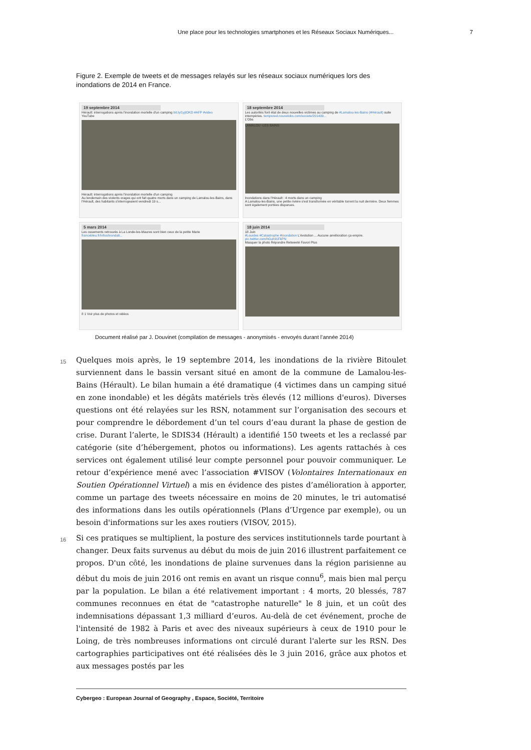Une place pour les technologies smartphones et les Réseaux Sociaux Numériques... 7
Figure 2. Exemple de tweets et de messages relayés sur les réseaux sociaux numériques lors des inondations de 2014 en France.
19 septembre 2014
Hérault: interrogations après l'inondation mortelle d'un camping bit.ly/1yjIOKD #AFP #video
YouTube
Hérault: interrogations après l'inondation mortelle d'un camping
Au lendemain des violents orages qui ont fait quatre morts dans un camping de Lamalou-les-Bains, dans l'Hérault, des habitants s'interrogeaient vendredi 19 s...
18 septembre 2014
Les autorités font état de deux nouvelles victimes au camping de #Lamalou-les-Bains (#Hérault) suite intempéries. tempsreel.nouvelobs.com/societe/201409...
L'Obs
LAMALOU -LES BAINS
Inondations dans l'Hérault : 4 morts dans un camping
A Lamalou-les-Bains, une petite rivière s'est transformée en véritable torrent la nuit dernière. Deux femmes sont également portées disparues.
5 mars 2014
Les ossements retrouvés à La Londe-les-Maures sont bien ceux de la petite Marie francebleu.fr/infos/inondati...
8 1 Voir plus de photos et vidéos
18 juin 2014
18 Juin
#Lourdes #Catastrophe #Inondation L'évolution ... Aucune amélioration ça empire. pic.twitter.com/hGuh91FkPN
Masquer la photo Répondre Retweeté Favori Plus
Document réalisé par J. Douvinet (compilation de messages - anonymisés - envoyés durant l’année 2014)
15
Quelques mois après, le 19 septembre 2014, les inondations de la rivière Bitoulet surviennent dans le bassin versant situé en amont de la commune de Lamalou-les-Bains (Hérault). Le bilan humain a été dramatique (4 victimes dans un camping situé en zone inondable) et les dégâts matériels très élevés (12 millions d'euros). Diverses questions ont été relayées sur les RSN, notamment sur l’organisation des secours et pour comprendre le débordement d’un tel cours d’eau durant la phase de gestion de crise. Durant l’alerte, le SDIS34 (Hérault) a identifié 150 tweets et les a reclassé par catégorie (site d’hébergement, photos ou informations). Les agents rattachés à ces services ont également utilisé leur compte personnel pour pouvoir communiquer. Le retour d’expérience mené avec l’association #VISOV (Volontaires Internationaux en Soutien Opérationnel Virtuel) a mis en évidence des pistes d’amélioration à apporter, comme un partage des tweets nécessaire en moins de 20 minutes, le tri automatisé des informations dans les outils opérationnels (Plans d’Urgence par exemple), ou un besoin d'informations sur les axes routiers (VISOV, 2015).
16
Si ces pratiques se multiplient, la posture des services institutionnels tarde pourtant à changer. Deux faits survenus au début du mois de juin 2016 illustrent parfaitement ce propos. D'un côté, les inondations de plaine survenues dans la région parisienne au début du mois de juin 2016 ont remis en avant un risque connu<sup>6</sup>, mais bien mal perçu par la population. Le bilan a été relativement important : 4 morts, 20 blessés, 787 communes reconnues en état de "catastrophe naturelle" le 8 juin, et un coût des indemnisations dépassant 1,3 milliard d’euros. Au-delà de cet événement, proche de l'intensité de 1982 à Paris et avec des niveaux supérieurs à ceux de 1910 pour le Loing, de très nombreuses informations ont circulé durant l'alerte sur les RSN. Des cartographies participatives ont été réalisées dès le 3 juin 2016, grâce aux photos et aux messages postés par les
Cybergeo : European Journal of Geography , Espace, Société, Territoire